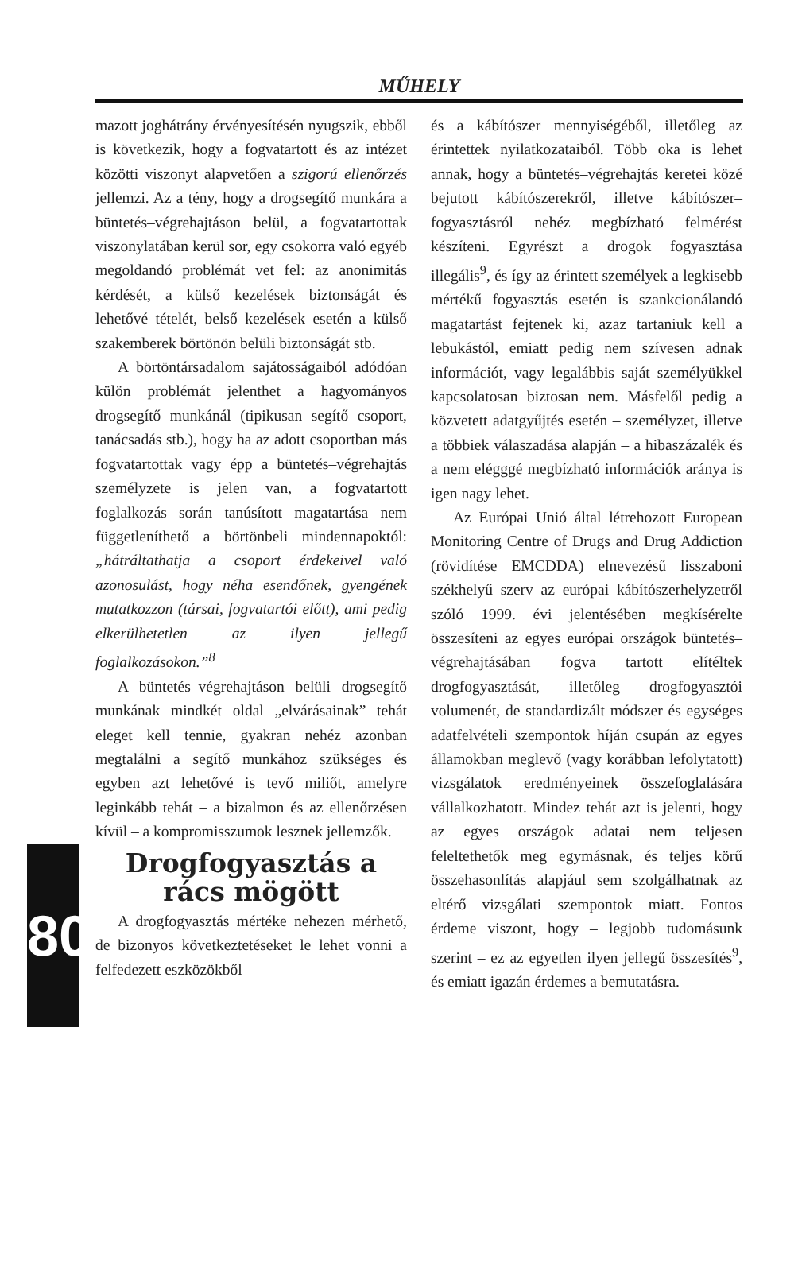MŰHELY
mazott joghátrány érvényesítésén nyugszik, ebből is következik, hogy a fogvatartott és az intézet közötti viszonyt alapvetően a szigorú ellenőrzés jellemzi. Az a tény, hogy a drogsegítő munkára a büntetés–végrehajtáson belül, a fogvatartottak viszonylatában kerül sor, egy csokorra való egyéb megoldandó problémát vet fel: az anonimitás kérdését, a külső kezelések biztonságát és lehetővé tételét, belső kezelések esetén a külső szakemberek börtönön belüli biztonságát stb.
A börtöntársadalom sajátosságaiból adódóan külön problémát jelenthet a hagyományos drogsegítő munkánál (tipikusan segítő csoport, tanácsadás stb.), hogy ha az adott csoportban más fogvatartottak vagy épp a büntetés–végrehajtás személyzete is jelen van, a fogvatartott foglalkozás során tanúsított magatartása nem függetleníthető a börtönbeli mindennapoktól: „hátráltathatja a csoport érdekeivel való azonosulást, hogy néha esendőnek, gyengének mutatkozzon (társai, fogvatartói előtt), ami pedig elkerülhetetlen az ilyen jellegű foglalkozásokon.”<sup>8</sup>
A büntetés–végrehajtáson belüli drogsegítő munkának mindkét oldal „elvárásainak” tehát eleget kell tennie, gyakran nehéz azonban megtalálni a segítő munkához szükséges és egyben azt lehetővé is tevő miliőt, amelyre leginkább tehát – a bizalmon és az ellenőrzésen kívül – a kompromisszumok lesznek jellemzők.
80
Drogfogyasztás a rács mögött
A drogfogyasztás mértéke nehezen mérhető, de bizonyos következtetéseket le lehet vonni a felfedezett eszközökből
és a kábítószer mennyiségéből, illetőleg az érintettek nyilatkozataiból. Több oka is lehet annak, hogy a büntetés–végrehajtás keretei közé bejutott kábítószerekről, illetve kábítószer–fogyasztásról nehéz megbízható felmérést készíteni. Egyrészt a drogok fogyasztása illegális<sup>9</sup>, és így az érintett személyek a legkisebb mértékű fogyasztás esetén is szankcionálandó magatartást fejtenek ki, azaz tartaniuk kell a lebukástól, emiatt pedig nem szívesen adnak információt, vagy legalábbis saját személyükkel kapcsolatosan biztosan nem. Másfelől pedig a közvetett adatgyűjtés esetén – személyzet, illetve a többiek válaszadása alapján – a hibaszázalék és a nem elégggé megbízható információk aránya is igen nagy lehet.
Az Európai Unió által létrehozott European Monitoring Centre of Drugs and Drug Addiction (rövidítése EMCDDA) elnevezésű lisszaboni székhelyű szerv az európai kábítószerhelyzetről szóló 1999. évi jelentésében megkísérelte összesíteni az egyes európai országok büntetés–végrehajtásában fogva tartott elítéltek drogfogyasztását, illetőleg drogfogyasztói volumenét, de standardizált módszer és egységes adatfelvételi szempontok híján csupán az egyes államokban meglevő (vagy korábban lefolytatott) vizsgálatok eredményeinek összefoglalására vállalkozhatott. Mindez tehát azt is jelenti, hogy az egyes országok adatai nem teljesen feleltethetők meg egymásnak, és teljes körű összehasonlítás alapjául sem szolgálhatnak az eltérő vizsgálati szempontok miatt. Fontos érdeme viszont, hogy – legjobb tudomásunk szerint – ez az egyetlen ilyen jellegű összesítés<sup>9</sup>, és emiatt igazán érdemes a bemutatásra.